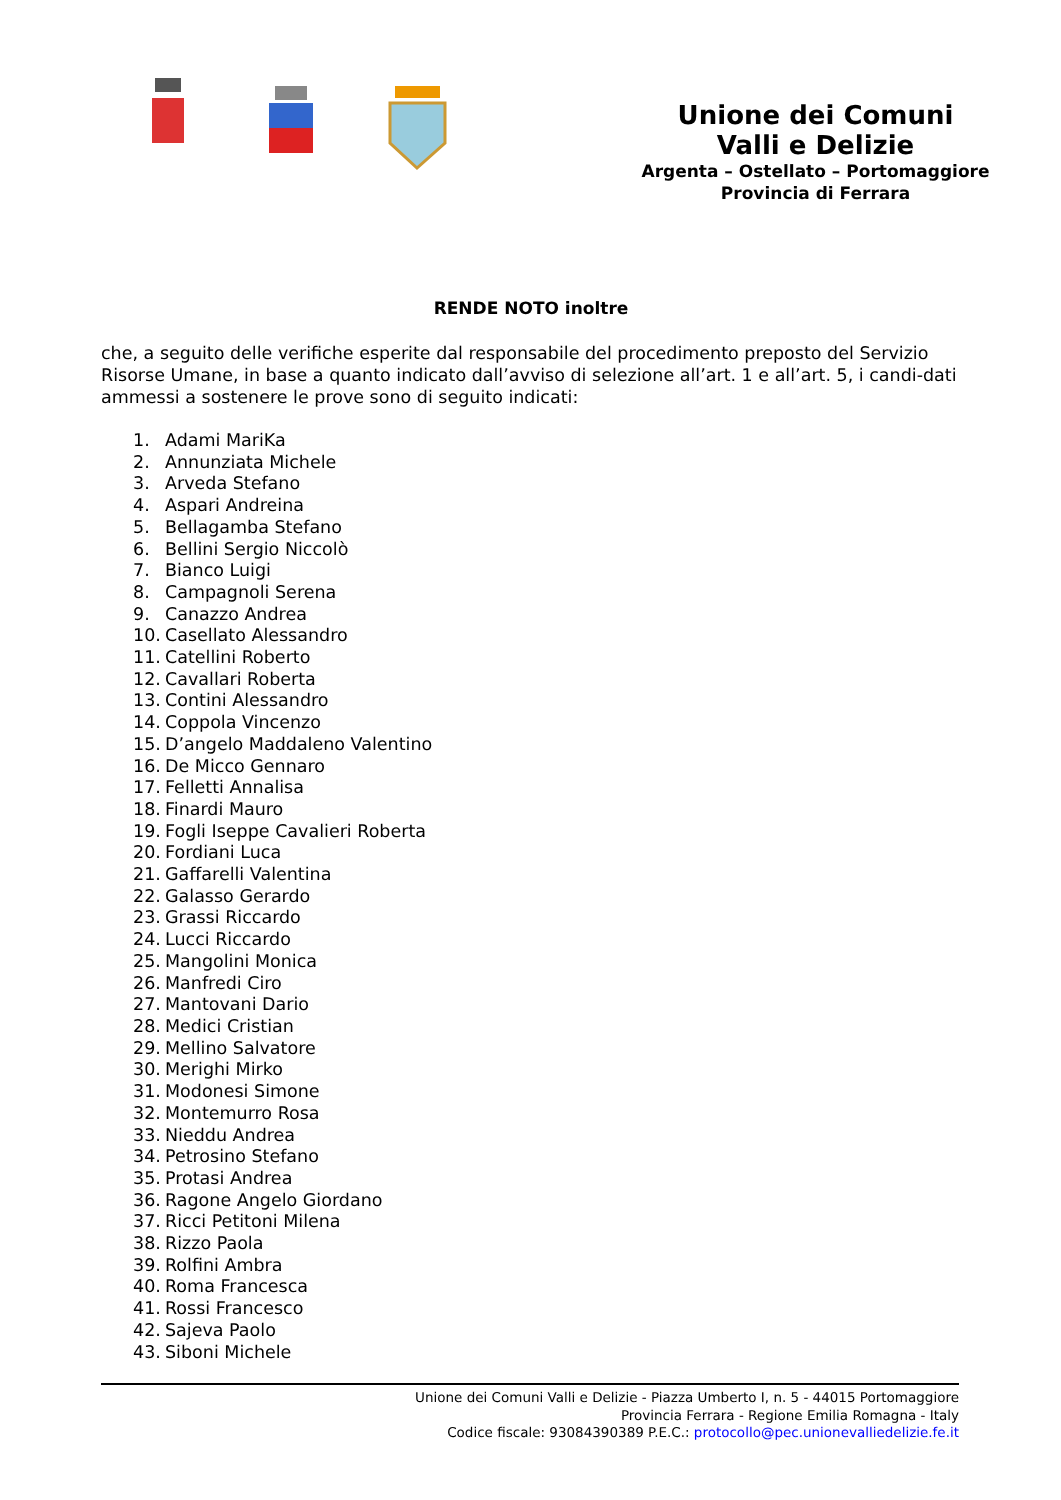Unione dei Comuni
Valli e Delizie
Argenta – Ostellato – Portomaggiore
Provincia di Ferrara
RENDE NOTO inoltre
che, a seguito delle verifiche esperite dal responsabile del procedimento preposto del Servizio Risorse Umane, in base a quanto indicato dall’avviso di selezione all’art. 1 e all’art. 5, i candi-dati ammessi a sostenere le prove sono di seguito indicati:
1. Adami MariKa
2. Annunziata Michele
3. Arveda Stefano
4. Aspari Andreina
5. Bellagamba Stefano
6. Bellini Sergio Niccolò
7. Bianco Luigi
8. Campagnoli Serena
9. Canazzo Andrea
10. Casellato Alessandro
11. Catellini Roberto
12. Cavallari Roberta
13. Contini Alessandro
14. Coppola Vincenzo
15. D’angelo Maddaleno Valentino
16. De Micco Gennaro
17. Felletti Annalisa
18. Finardi Mauro
19. Fogli Iseppe Cavalieri Roberta
20. Fordiani Luca
21. Gaffarelli Valentina
22. Galasso Gerardo
23. Grassi Riccardo
24. Lucci Riccardo
25. Mangolini Monica
26. Manfredi Ciro
27. Mantovani Dario
28. Medici Cristian
29. Mellino Salvatore
30. Merighi Mirko
31. Modonesi Simone
32. Montemurro Rosa
33. Nieddu Andrea
34. Petrosino Stefano
35. Protasi Andrea
36. Ragone Angelo Giordano
37. Ricci Petitoni Milena
38. Rizzo Paola
39. Rolfini Ambra
40. Roma Francesca
41. Rossi Francesco
42. Sajeva Paolo
43. Siboni Michele
Unione dei Comuni Valli e Delizie - Piazza Umberto I, n. 5 - 44015 Portomaggiore
Provincia Ferrara - Regione Emilia Romagna - Italy
Codice fiscale: 93084390389 P.E.C.: protocollo@pec.unionevalliedelizie.fe.it